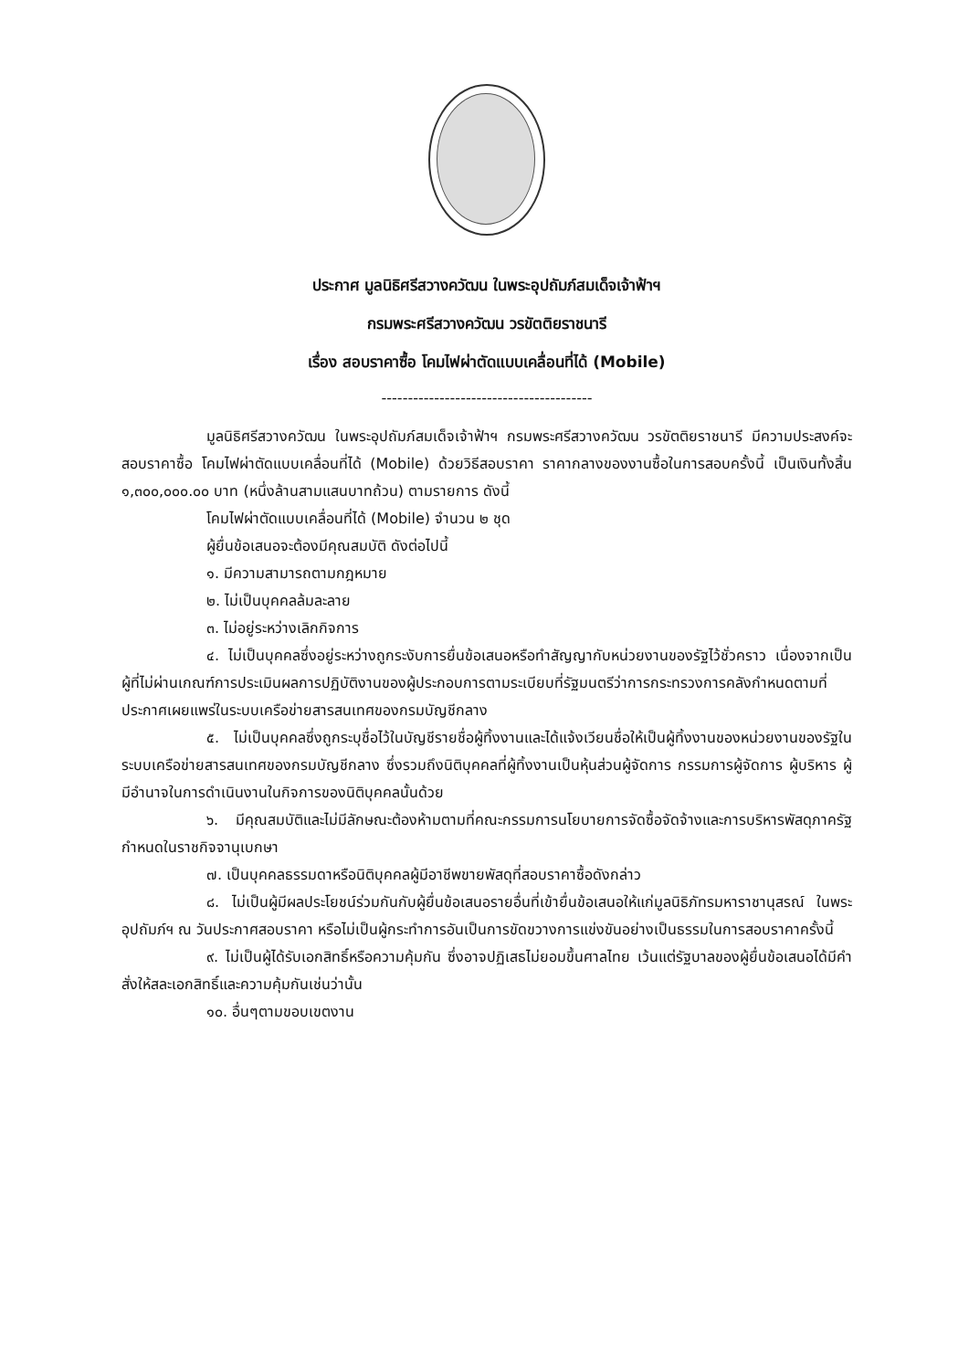ประกาศ มูลนิธิศรีสวางควัฒน ในพระอุปถัมภ์สมเด็จเจ้าฟ้าฯ
กรมพระศรีสวางควัฒน วรขัตติยราชนารี
เรื่อง สอบราคาซื้อ โคมไฟผ่าตัดแบบเคลื่อนที่ได้ (Mobile)
----------------------------------------
มูลนิธิศรีสวางควัฒน ในพระอุปถัมภ์สมเด็จเจ้าฟ้าฯ กรมพระศรีสวางควัฒน วรขัตติยราชนารี มีความประสงค์จะสอบราคาซื้อ โคมไฟผ่าตัดแบบเคลื่อนที่ได้ (Mobile) ด้วยวิธีสอบราคา ราคากลางของงานซื้อในการสอบครั้งนี้ เป็นเงินทั้งสิ้น ๑,๓๐๐,๐๐๐.๐๐ บาท (หนึ่งล้านสามแสนบาทถ้วน) ตามรายการ ดังนี้
โคมไฟผ่าตัดแบบเคลื่อนที่ได้ (Mobile) จำนวน ๒ ชุด
ผู้ยื่นข้อเสนอจะต้องมีคุณสมบัติ ดังต่อไปนี้
๑. มีความสามารถตามกฎหมาย
๒. ไม่เป็นบุคคลล้มละลาย
๓. ไม่อยู่ระหว่างเลิกกิจการ
๔. ไม่เป็นบุคคลซึ่งอยู่ระหว่างถูกระงับการยื่นข้อเสนอหรือทำสัญญากับหน่วยงานของรัฐไว้ชั่วคราว เนื่องจากเป็นผู้ที่ไม่ผ่านเกณฑ์การประเมินผลการปฏิบัติงานของผู้ประกอบการตามระเบียบที่รัฐมนตรีว่าการกระทรวงการคลังกำหนดตามที่ประกาศเผยแพร่ในระบบเครือข่ายสารสนเทศของกรมบัญชีกลาง
๕. ไม่เป็นบุคคลซึ่งถูกระบุชื่อไว้ในบัญชีรายชื่อผู้ทิ้งงานและได้แจ้งเวียนชื่อให้เป็นผู้ทิ้งงานของหน่วยงานของรัฐในระบบเครือข่ายสารสนเทศของกรมบัญชีกลาง ซึ่งรวมถึงนิติบุคคลที่ผู้ทิ้งงานเป็นหุ้นส่วนผู้จัดการ กรรมการผู้จัดการ ผู้บริหาร ผู้มีอำนาจในการดำเนินงานในกิจการของนิติบุคคลนั้นด้วย
๖. มีคุณสมบัติและไม่มีลักษณะต้องห้ามตามที่คณะกรรมการนโยบายการจัดซื้อจัดจ้างและการบริหารพัสดุภาครัฐกำหนดในราชกิจจานุเบกษา
๗. เป็นบุคคลธรรมดาหรือนิติบุคคลผู้มีอาชีพขายพัสดุที่สอบราคาซื้อดังกล่าว
๘. ไม่เป็นผู้มีผลประโยชน์ร่วมกันกับผู้ยื่นข้อเสนอรายอื่นที่เข้ายื่นข้อเสนอให้แก่มูลนิธิภัทรมหาราชานุสรณ์ ในพระอุปถัมภ์ฯ ณ วันประกาศสอบราคา หรือไม่เป็นผู้กระทำการอันเป็นการขัดขวางการแข่งขันอย่างเป็นธรรมในการสอบราคาครั้งนี้
๙. ไม่เป็นผู้ได้รับเอกสิทธิ์หรือความคุ้มกัน ซึ่งอาจปฏิเสธไม่ยอมขึ้นศาลไทย เว้นแต่รัฐบาลของผู้ยื่นข้อเสนอได้มีคำสั่งให้สละเอกสิทธิ์และความคุ้มกันเช่นว่านั้น
๑๐. อื่นๆตามขอบเขตงาน